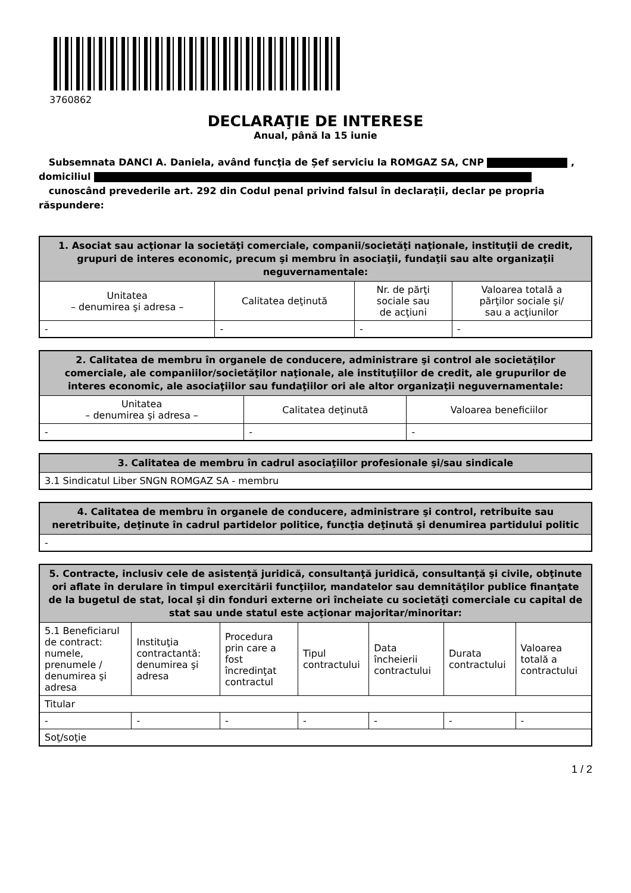3760862
DECLARAŢIE DE INTERESE
Anual, până la 15 iunie
Subsemnata DANCI A. Daniela, având funcţia de Șef serviciu la ROMGAZ SA, CNP ,
domiciliul
cunoscând prevederile art. 292 din Codul penal privind falsul în declaraţii, declar pe propria răspundere:
| 1. Asociat sau acţionar la societăţi comerciale, companii/societăţi naţionale, instituţii de credit, grupuri de interes economic, precum şi membru în asociaţii, fundaţii sau alte organizaţii neguvernamentale: | | | |
| --- | --- | --- | --- |
| Unitatea – denumirea şi adresa – | Calitatea deţinută | Nr. de părţi sociale sau de acţiuni | Valoarea totală a părţilor sociale şi/ sau a acţiunilor |
| - | - | - | - |
| 2. Calitatea de membru în organele de conducere, administrare şi control ale societăţilor comerciale, ale companiilor/societăţilor naţionale, ale instituţiilor de credit, ale grupurilor de interes economic, ale asociaţiilor sau fundaţiilor ori ale altor organizaţii neguvernamentale: | | |
| --- | --- | --- |
| Unitatea – denumirea şi adresa – | Calitatea deţinută | Valoarea beneficiilor |
| - | - | - |
| 3. Calitatea de membru în cadrul asociaţiilor profesionale şi/sau sindicale |
| --- |
| 3.1 Sindicatul Liber SNGN ROMGAZ SA - membru |
| 4. Calitatea de membru în organele de conducere, administrare şi control, retribuite sau neretribuite, deţinute în cadrul partidelor politice, funcţia deţinută şi denumirea partidului politic |
| --- |
| - |
| 5. Contracte, inclusiv cele de asistenţă juridică, consultanţă juridică, consultanţă şi civile, obţinute ori aflate în derulare în timpul exercitării funcţiilor, mandatelor sau demnităţilor publice finanţate de la bugetul de stat, local şi din fonduri externe ori încheiate cu societăţi comerciale cu capital de stat sau unde statul este acţionar majoritar/minoritar: | | | | | | |
| --- | --- | --- | --- | --- | --- | --- |
| 5.1 Beneficiarul de contract: numele, prenumele / denumirea şi adresa | Instituţia contractantă: denumirea şi adresa | Procedura prin care a fost încredinţat contractul | Tipul contractului | Data încheierii contractului | Durata contractului | Valoarea totală a contractului |
| Titular | | | | | | |
| - | - | - | - | - | - | - |
| Soţ/soţie | | | | | | |
1 / 2